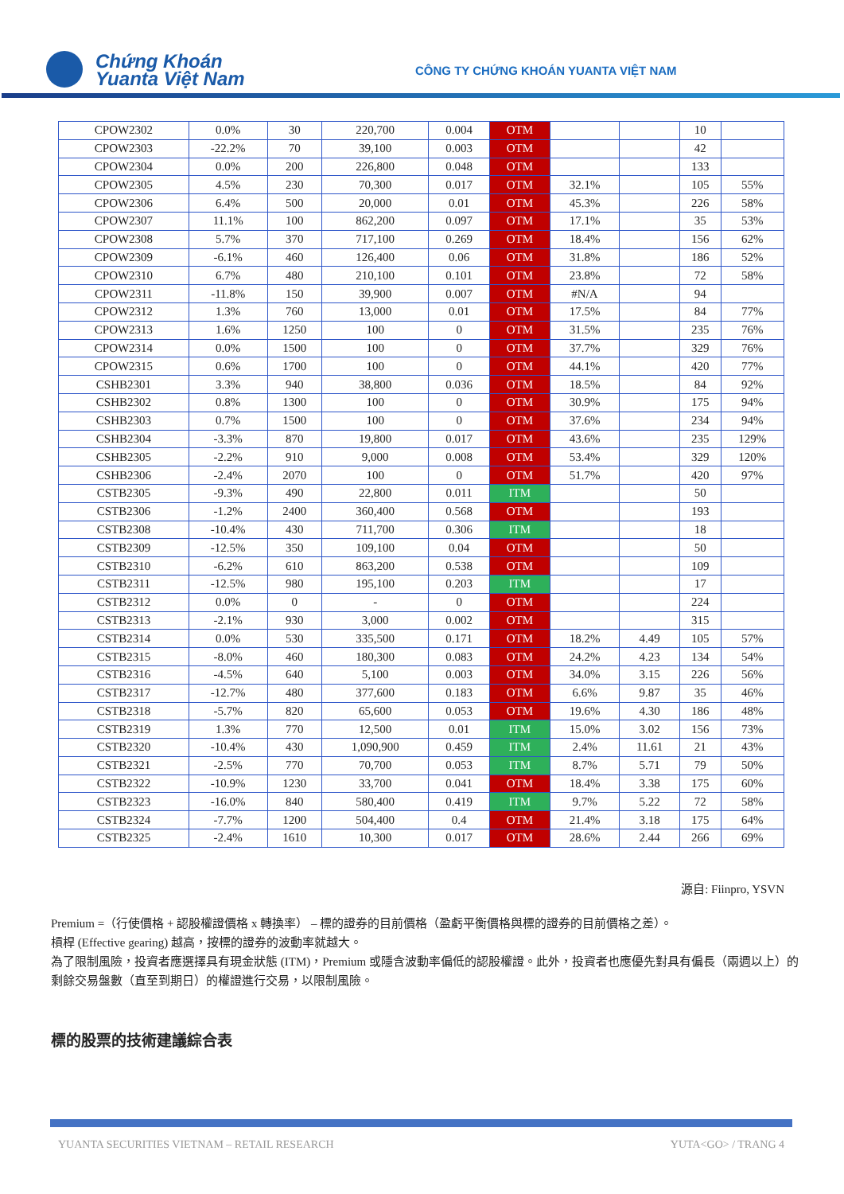Chứng Khoán
Yuanta Việt Nam
CÔNG TY CHỨNG KHOÁN YUANTA VIỆT NAM
| CPOW2302 | 0.0% | 30 | 220,700 | 0.004 | OTM | | | 10 | |
| CPOW2303 | -22.2% | 70 | 39,100 | 0.003 | OTM | | | 42 | |
| CPOW2304 | 0.0% | 200 | 226,800 | 0.048 | OTM | | | 133 | |
| CPOW2305 | 4.5% | 230 | 70,300 | 0.017 | OTM | 32.1% | | 105 | 55% |
| CPOW2306 | 6.4% | 500 | 20,000 | 0.01 | OTM | 45.3% | | 226 | 58% |
| CPOW2307 | 11.1% | 100 | 862,200 | 0.097 | OTM | 17.1% | | 35 | 53% |
| CPOW2308 | 5.7% | 370 | 717,100 | 0.269 | OTM | 18.4% | | 156 | 62% |
| CPOW2309 | -6.1% | 460 | 126,400 | 0.06 | OTM | 31.8% | | 186 | 52% |
| CPOW2310 | 6.7% | 480 | 210,100 | 0.101 | OTM | 23.8% | | 72 | 58% |
| CPOW2311 | -11.8% | 150 | 39,900 | 0.007 | OTM | #N/A | | 94 | |
| CPOW2312 | 1.3% | 760 | 13,000 | 0.01 | OTM | 17.5% | | 84 | 77% |
| CPOW2313 | 1.6% | 1250 | 100 | 0 | OTM | 31.5% | | 235 | 76% |
| CPOW2314 | 0.0% | 1500 | 100 | 0 | OTM | 37.7% | | 329 | 76% |
| CPOW2315 | 0.6% | 1700 | 100 | 0 | OTM | 44.1% | | 420 | 77% |
| CSHB2301 | 3.3% | 940 | 38,800 | 0.036 | OTM | 18.5% | | 84 | 92% |
| CSHB2302 | 0.8% | 1300 | 100 | 0 | OTM | 30.9% | | 175 | 94% |
| CSHB2303 | 0.7% | 1500 | 100 | 0 | OTM | 37.6% | | 234 | 94% |
| CSHB2304 | -3.3% | 870 | 19,800 | 0.017 | OTM | 43.6% | | 235 | 129% |
| CSHB2305 | -2.2% | 910 | 9,000 | 0.008 | OTM | 53.4% | | 329 | 120% |
| CSHB2306 | -2.4% | 2070 | 100 | 0 | OTM | 51.7% | | 420 | 97% |
| CSTB2305 | -9.3% | 490 | 22,800 | 0.011 | ITM | | | 50 | |
| CSTB2306 | -1.2% | 2400 | 360,400 | 0.568 | OTM | | | 193 | |
| CSTB2308 | -10.4% | 430 | 711,700 | 0.306 | ITM | | | 18 | |
| CSTB2309 | -12.5% | 350 | 109,100 | 0.04 | OTM | | | 50 | |
| CSTB2310 | -6.2% | 610 | 863,200 | 0.538 | OTM | | | 109 | |
| CSTB2311 | -12.5% | 980 | 195,100 | 0.203 | ITM | | | 17 | |
| CSTB2312 | 0.0% | 0 | - | 0 | OTM | | | 224 | |
| CSTB2313 | -2.1% | 930 | 3,000 | 0.002 | OTM | | | 315 | |
| CSTB2314 | 0.0% | 530 | 335,500 | 0.171 | OTM | 18.2% | 4.49 | 105 | 57% |
| CSTB2315 | -8.0% | 460 | 180,300 | 0.083 | OTM | 24.2% | 4.23 | 134 | 54% |
| CSTB2316 | -4.5% | 640 | 5,100 | 0.003 | OTM | 34.0% | 3.15 | 226 | 56% |
| CSTB2317 | -12.7% | 480 | 377,600 | 0.183 | OTM | 6.6% | 9.87 | 35 | 46% |
| CSTB2318 | -5.7% | 820 | 65,600 | 0.053 | OTM | 19.6% | 4.30 | 186 | 48% |
| CSTB2319 | 1.3% | 770 | 12,500 | 0.01 | ITM | 15.0% | 3.02 | 156 | 73% |
| CSTB2320 | -10.4% | 430 | 1,090,900 | 0.459 | ITM | 2.4% | 11.61 | 21 | 43% |
| CSTB2321 | -2.5% | 770 | 70,700 | 0.053 | ITM | 8.7% | 5.71 | 79 | 50% |
| CSTB2322 | -10.9% | 1230 | 33,700 | 0.041 | OTM | 18.4% | 3.38 | 175 | 60% |
| CSTB2323 | -16.0% | 840 | 580,400 | 0.419 | ITM | 9.7% | 5.22 | 72 | 58% |
| CSTB2324 | -7.7% | 1200 | 504,400 | 0.4 | OTM | 21.4% | 3.18 | 175 | 64% |
| CSTB2325 | -2.4% | 1610 | 10,300 | 0.017 | OTM | 28.6% | 2.44 | 266 | 69% |
源自: Fiinpro, YSVN
Premium =（行使價格 + 認股權證價格 x 轉換率） – 標的證券的目前價格（盈虧平衡價格與標的證券的目前價格之差）。
槓桿 (Effective gearing) 越高，按標的證券的波動率就越大。
為了限制風險，投資者應選擇具有現金狀態 (ITM)，Premium 或隱含波動率偏低的認股權證。此外，投資者也應優先對具有偏長（兩週以上）的剩餘交易盤數（直至到期日）的權證進行交易，以限制風險。
標的股票的技術建議綜合表
YUANTA SECURITIES VIETNAM – RETAIL RESEARCH
YUTA<GO> / TRANG 4